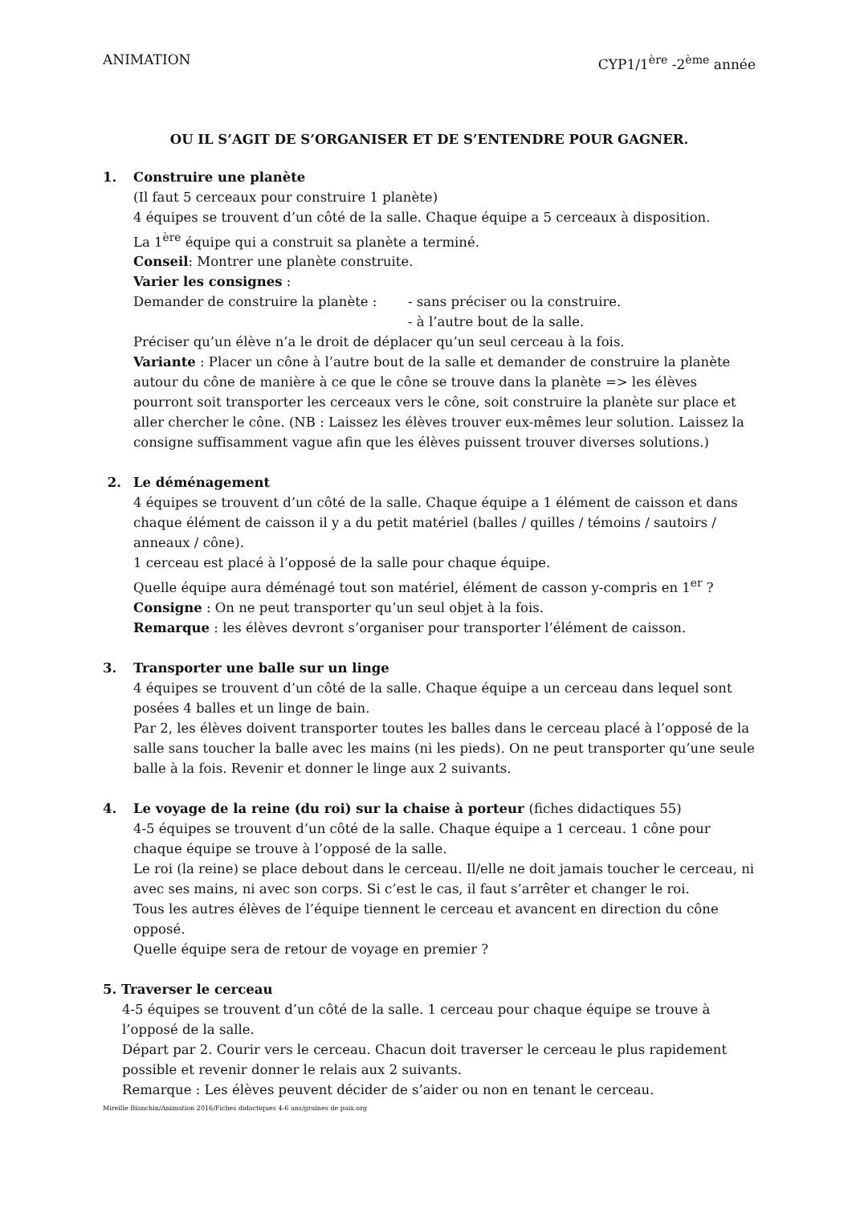ANIMATION CYP1/1<sup>ère</sup> -2<sup>ème</sup> année
OU IL S’AGIT DE S’ORGANISER ET DE S’ENTENDRE POUR GAGNER.
1. Construire une planète
(Il faut 5 cerceaux pour construire 1 planète)
4 équipes se trouvent d’un côté de la salle. Chaque équipe a 5 cerceaux à disposition.
La 1<sup>ère</sup> équipe qui a construit sa planète a terminé.
Conseil: Montrer une planète construite.
Varier les consignes :
Demander de construire la planète : - sans préciser ou la construire.
- à l’autre bout de la salle.
Préciser qu’un élève n’a le droit de déplacer qu’un seul cerceau à la fois.
Variante : Placer un cône à l’autre bout de la salle et demander de construire la planète autour du cône de manière à ce que le cône se trouve dans la planète => les élèves pourront soit transporter les cerceaux vers le cône, soit construire la planète sur place et aller chercher le cône. (NB : Laissez les élèves trouver eux-mêmes leur solution. Laissez la consigne suffisamment vague afin que les élèves puissent trouver diverses solutions.)
2. Le déménagement
4 équipes se trouvent d’un côté de la salle. Chaque équipe a 1 élément de caisson et dans chaque élément de caisson il y a du petit matériel (balles / quilles / témoins / sautoirs / anneaux / cône).
1 cerceau est placé à l’opposé de la salle pour chaque équipe.
Quelle équipe aura déménagé tout son matériel, élément de casson y-compris en 1<sup>er</sup> ?
Consigne : On ne peut transporter qu’un seul objet à la fois.
Remarque : les élèves devront s’organiser pour transporter l’élément de caisson.
3. Transporter une balle sur un linge
4 équipes se trouvent d’un côté de la salle. Chaque équipe a un cerceau dans lequel sont posées 4 balles et un linge de bain.
Par 2, les élèves doivent transporter toutes les balles dans le cerceau placé à l’opposé de la salle sans toucher la balle avec les mains (ni les pieds). On ne peut transporter qu’une seule balle à la fois. Revenir et donner le linge aux 2 suivants.
4. Le voyage de la reine (du roi) sur la chaise à porteur (fiches didactiques 55)
4-5 équipes se trouvent d’un côté de la salle. Chaque équipe a 1 cerceau. 1 cône pour chaque équipe se trouve à l’opposé de la salle.
Le roi (la reine) se place debout dans le cerceau. Il/elle ne doit jamais toucher le cerceau, ni avec ses mains, ni avec son corps. Si c’est le cas, il faut s’arrêter et changer le roi.
Tous les autres élèves de l’équipe tiennent le cerceau et avancent en direction du cône opposé.
Quelle équipe sera de retour de voyage en premier ?
5. Traverser le cerceau
4-5 équipes se trouvent d’un côté de la salle. 1 cerceau pour chaque équipe se trouve à l’opposé de la salle.
Départ par 2. Courir vers le cerceau. Chacun doit traverser le cerceau le plus rapidement possible et revenir donner le relais aux 2 suivants.
Remarque : Les élèves peuvent décider de s’aider ou non en tenant le cerceau.
Mireille Bianchin/Animation 2016/Fiches didactiques 4-6 ans/graines de paix.org